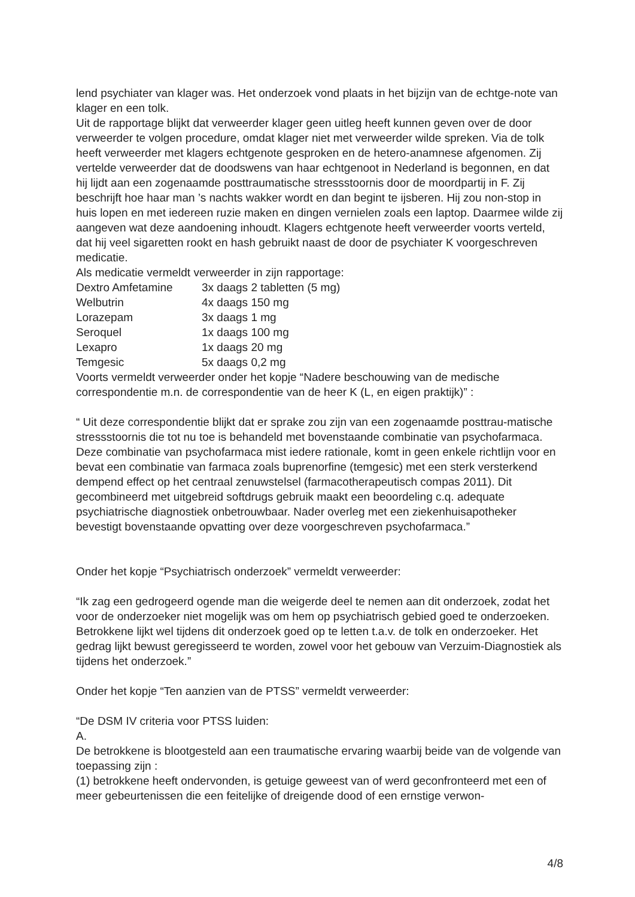lend psychiater van klager was. Het onderzoek vond plaats in het bijzijn van de echtge-note van klager en een tolk.
Uit de rapportage blijkt dat verweerder klager geen uitleg heeft kunnen geven over de door verweerder te volgen procedure, omdat klager niet met verweerder wilde spreken. Via de tolk heeft verweerder met klagers echtgenote gesproken en de hetero-anamnese afgenomen. Zij vertelde verweerder dat de doodswens van haar echtgenoot in Nederland is begonnen, en dat hij lijdt aan een zogenaamde posttraumatische stressstoornis door de moordpartij in F. Zij beschrijft hoe haar man ’s nachts wakker wordt en dan begint te ijsberen. Hij zou non-stop in huis lopen en met iedereen ruzie maken en dingen vernielen zoals een laptop. Daarmee wilde zij aangeven wat deze aandoening inhoudt. Klagers echtgenote heeft verweerder voorts verteld, dat hij veel sigaretten rookt en hash gebruikt naast de door de psychiater K voorgeschreven medicatie.
Als medicatie vermeldt verweerder in zijn rapportage:
| Dextro Amfetamine | 3x daags 2 tabletten (5 mg) |
| Welbutrin | 4x daags 150 mg |
| Lorazepam | 3x daags 1 mg |
| Seroquel | 1x daags 100 mg |
| Lexapro | 1x daags 20 mg |
| Temgesic | 5x daags 0,2 mg |
Voorts vermeldt verweerder onder het kopje “Nadere beschouwing van de medische correspondentie m.n. de correspondentie van de heer K (L, en eigen praktijk)” :
“ Uit deze correspondentie blijkt dat er sprake zou zijn van een zogenaamde posttrau-matische stressstoornis die tot nu toe is behandeld met bovenstaande combinatie van psychofarmaca. Deze combinatie van psychofarmaca mist iedere rationale, komt in geen enkele richtlijn voor en bevat een combinatie van farmaca zoals buprenorfine (temgesic) met een sterk versterkend dempend effect op het centraal zenuwstelsel (farmacotherapeutisch compas 2011). Dit gecombineerd met uitgebreid softdrugs gebruik maakt een beoordeling c.q. adequate psychiatrische diagnostiek onbetrouwbaar. Nader overleg met een ziekenhuisapotheker bevestigt bovenstaande opvatting over deze voorgeschreven psychofarmaca.”
Onder het kopje “Psychiatrisch onderzoek” vermeldt verweerder:
“Ik zag een gedrogeerd ogende man die weigerde deel te nemen aan dit onderzoek, zodat het voor de onderzoeker niet mogelijk was om hem op psychiatrisch gebied goed te onderzoeken.
Betrokkene lijkt wel tijdens dit onderzoek goed op te letten t.a.v. de tolk en onderzoeker. Het gedrag lijkt bewust geregisseerd te worden, zowel voor het gebouw van Verzuim-Diagnostiek als tijdens het onderzoek.”
Onder het kopje “Ten aanzien van de PTSS” vermeldt verweerder:
“De DSM IV criteria voor PTSS luiden:
A.
De betrokkene is blootgesteld aan een traumatische ervaring waarbij beide van de volgende van toepassing zijn :
(1) betrokkene heeft ondervonden, is getuige geweest van of werd geconfronteerd met een of meer gebeurtenissen die een feitelijke of dreigende dood of een ernstige verwon-
4/8